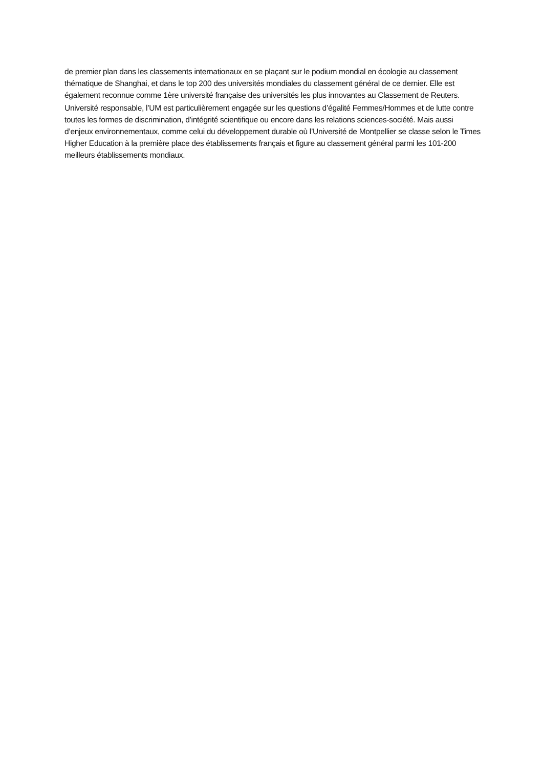de premier plan dans les classements internationaux en se plaçant sur le podium mondial en écologie au classement thématique de Shanghai, et dans le top 200 des universités mondiales du classement général de ce dernier. Elle est également reconnue comme 1ère université française des universités les plus innovantes au Classement de Reuters.
Université responsable, l’UM est particulièrement engagée sur les questions d’égalité Femmes/Hommes et de lutte contre toutes les formes de discrimination, d’intégrité scientifique ou encore dans les relations sciences-société. Mais aussi d’enjeux environnementaux, comme celui du développement durable où l’Université de Montpellier se classe selon le Times Higher Education à la première place des établissements français et figure au classement général parmi les 101-200 meilleurs établissements mondiaux.